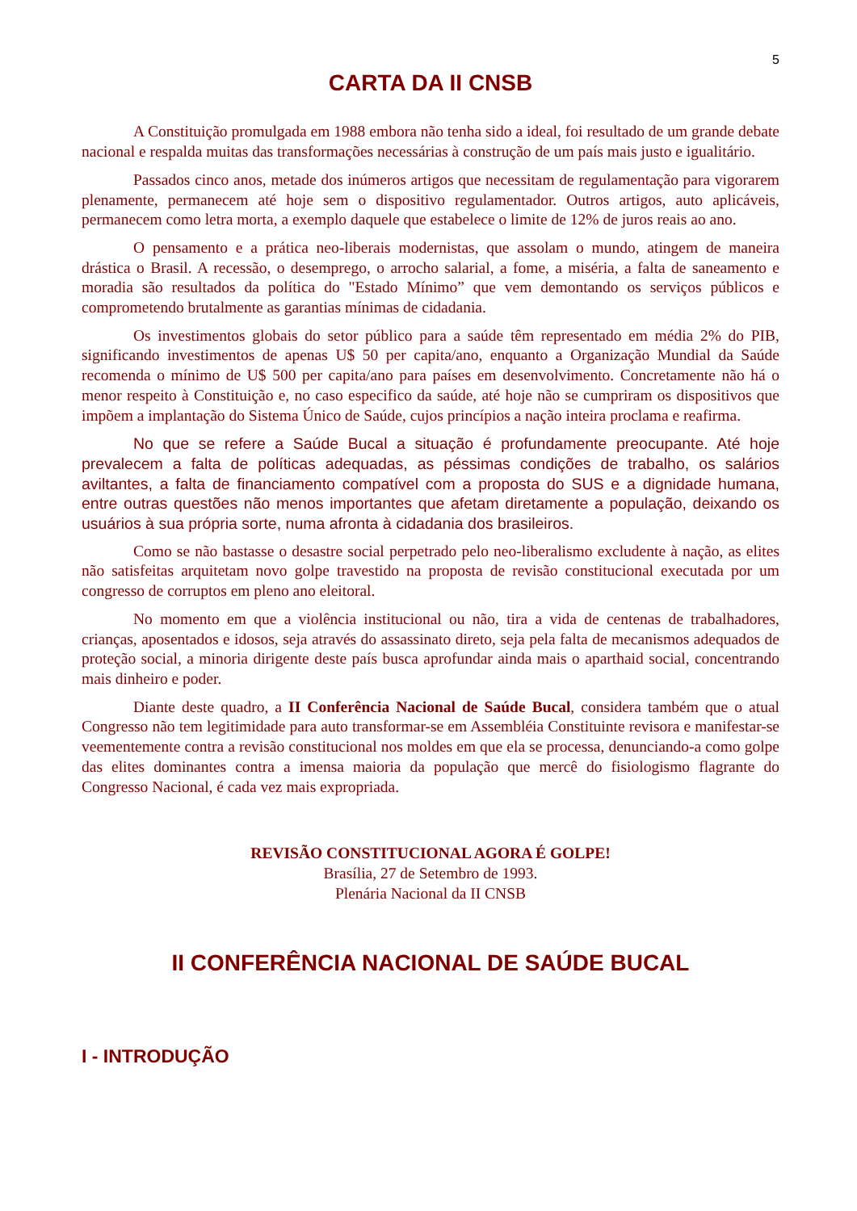5
CARTA DA II CNSB
A Constituição promulgada em 1988 embora não tenha sido a ideal, foi resultado de um grande debate nacional e respalda muitas das transformações necessárias à construção de um país mais justo e igualitário.
Passados cinco anos, metade dos inúmeros artigos que necessitam de regulamentação para vigorarem plenamente, permanecem até hoje sem o dispositivo regulamentador. Outros artigos, auto aplicáveis, permanecem como letra morta, a exemplo daquele que estabelece o limite de 12% de juros reais ao ano.
O pensamento e a prática neo-liberais modernistas, que assolam o mundo, atingem de maneira drástica o Brasil. A recessão, o desemprego, o arrocho salarial, a fome, a miséria, a falta de saneamento e moradia são resultados da política do "Estado Mínimo” que vem demontando os serviços públicos e comprometendo brutalmente as garantias mínimas de cidadania.
Os investimentos globais do setor público para a saúde têm representado em média 2% do PIB, significando investimentos de apenas U$ 50 per capita/ano, enquanto a Organização Mundial da Saúde recomenda o mínimo de U$ 500 per capita/ano para países em desenvolvimento. Concretamente não há o menor respeito à Constituição e, no caso especifico da saúde, até hoje não se cumpriram os dispositivos que impõem a implantação do Sistema Único de Saúde, cujos princípios a nação inteira proclama e reafirma.
No que se refere a Saúde Bucal a situação é profundamente preocupante. Até hoje prevalecem a falta de políticas adequadas, as péssimas condições de trabalho, os salários aviltantes, a falta de financiamento compatível com a proposta do SUS e a dignidade humana, entre outras questões não menos importantes que afetam diretamente a população, deixando os usuários à sua própria sorte, numa afronta à cidadania dos brasileiros.
Como se não bastasse o desastre social perpetrado pelo neo-liberalismo excludente à nação, as elites não satisfeitas arquitetam novo golpe travestido na proposta de revisão constitucional executada por um congresso de corruptos em pleno ano eleitoral.
No momento em que a violência institucional ou não, tira a vida de centenas de trabalhadores, crianças, aposentados e idosos, seja através do assassinato direto, seja pela falta de mecanismos adequados de proteção social, a minoria dirigente deste país busca aprofundar ainda mais o aparthaid social, concentrando mais dinheiro e poder.
Diante deste quadro, a II Conferência Nacional de Saúde Bucal, considera também que o atual Congresso não tem legitimidade para auto transformar-se em Assembléia Constituinte revisora e manifestar-se veementemente contra a revisão constitucional nos moldes em que ela se processa, denunciando-a como golpe das elites dominantes contra a imensa maioria da população que mercê do fisiologismo flagrante do Congresso Nacional, é cada vez mais expropriada.
REVISÃO CONSTITUCIONAL AGORA É GOLPE!
Brasília, 27 de Setembro de 1993.
Plenária Nacional da II CNSB
II CONFERÊNCIA NACIONAL DE SAÚDE BUCAL
I - INTRODUÇÃO